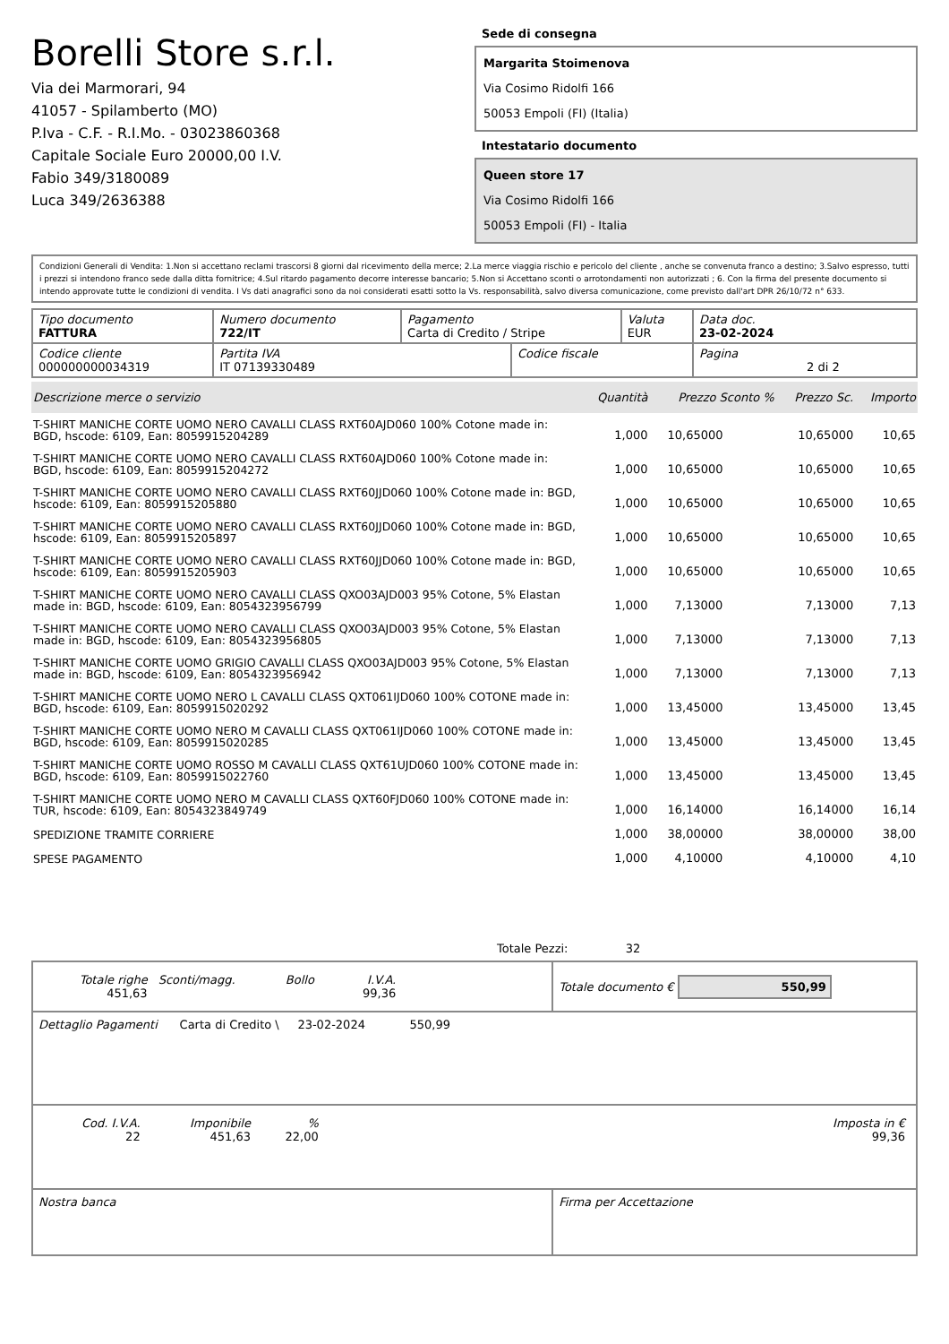Borelli Store s.r.l.
Via dei Marmorari, 94
41057 - Spilamberto (MO)
P.Iva - C.F. - R.I.Mo. - 03023860368
Capitale Sociale Euro 20000,00 I.V.
Fabio 349/3180089
Luca 349/2636388
Sede di consegna
Margarita Stoimenova
Via Cosimo Ridolfi 166
50053 Empoli (FI) (Italia)
Intestatario documento
Queen store 17
Via Cosimo Ridolfi 166
50053 Empoli (FI) - Italia
Condizioni Generali di Vendita: 1.Non si accettano reclami trascorsi 8 giorni dal ricevimento della merce; 2.La merce viaggia rischio e pericolo del cliente , anche se convenuta franco a destino; 3.Salvo espresso, tutti i prezzi si intendono franco sede dalla ditta fornitrice; 4.Sul ritardo pagamento decorre interesse bancario; 5.Non si Accettano sconti o arrotondamenti non autorizzati ; 6. Con la firma del presente documento si intendo approvate tutte le condizioni di vendita. I Vs dati anagrafici sono da noi considerati esatti sotto la Vs. responsabilità, salvo diversa comunicazione, come previsto dall'art DPR 26/10/72 n° 633.
| Tipo documento FATTURA | Numero documento 722/IT | Pagamento Carta di Credito / Stripe | | Valuta EUR | Data doc. 23-02-2024 |
| Codice cliente 000000000034319 | Partita IVA IT 07139330489 | | Codice fiscale | | Pagina 2 di 2 |
| Descrizione merce o servizio | Quantità | Prezzo Sconto % | Prezzo Sc. | Importo |
| --- | --- | --- | --- | --- |
| T-SHIRT MANICHE CORTE UOMO NERO CAVALLI CLASS RXT60AJD060 100% Cotone made in: BGD, hscode: 6109, Ean: 8059915204289 | 1,000 | 10,65000 | 10,65000 | 10,65 |
| T-SHIRT MANICHE CORTE UOMO NERO CAVALLI CLASS RXT60AJD060 100% Cotone made in: BGD, hscode: 6109, Ean: 8059915204272 | 1,000 | 10,65000 | 10,65000 | 10,65 |
| T-SHIRT MANICHE CORTE UOMO NERO CAVALLI CLASS RXT60JJD060 100% Cotone made in: BGD, hscode: 6109, Ean: 8059915205880 | 1,000 | 10,65000 | 10,65000 | 10,65 |
| T-SHIRT MANICHE CORTE UOMO NERO CAVALLI CLASS RXT60JJD060 100% Cotone made in: BGD, hscode: 6109, Ean: 8059915205897 | 1,000 | 10,65000 | 10,65000 | 10,65 |
| T-SHIRT MANICHE CORTE UOMO NERO CAVALLI CLASS RXT60JJD060 100% Cotone made in: BGD, hscode: 6109, Ean: 8059915205903 | 1,000 | 10,65000 | 10,65000 | 10,65 |
| T-SHIRT MANICHE CORTE UOMO NERO CAVALLI CLASS QXO03AJD003 95% Cotone, 5% Elastan made in: BGD, hscode: 6109, Ean: 8054323956799 | 1,000 | 7,13000 | 7,13000 | 7,13 |
| T-SHIRT MANICHE CORTE UOMO NERO CAVALLI CLASS QXO03AJD003 95% Cotone, 5% Elastan made in: BGD, hscode: 6109, Ean: 8054323956805 | 1,000 | 7,13000 | 7,13000 | 7,13 |
| T-SHIRT MANICHE CORTE UOMO GRIGIO CAVALLI CLASS QXO03AJD003 95% Cotone, 5% Elastan made in: BGD, hscode: 6109, Ean: 8054323956942 | 1,000 | 7,13000 | 7,13000 | 7,13 |
| T-SHIRT MANICHE CORTE UOMO NERO L CAVALLI CLASS QXT061IJD060 100% COTONE made in: BGD, hscode: 6109, Ean: 8059915020292 | 1,000 | 13,45000 | 13,45000 | 13,45 |
| T-SHIRT MANICHE CORTE UOMO NERO M CAVALLI CLASS QXT061IJD060 100% COTONE made in: BGD, hscode: 6109, Ean: 8059915020285 | 1,000 | 13,45000 | 13,45000 | 13,45 |
| T-SHIRT MANICHE CORTE UOMO ROSSO M CAVALLI CLASS QXT61UJD060 100% COTONE made in: BGD, hscode: 6109, Ean: 8059915022760 | 1,000 | 13,45000 | 13,45000 | 13,45 |
| T-SHIRT MANICHE CORTE UOMO NERO M CAVALLI CLASS QXT60FJD060 100% COTONE made in: TUR, hscode: 6109, Ean: 8054323849749 | 1,000 | 16,14000 | 16,14000 | 16,14 |
| SPEDIZIONE TRAMITE CORRIERE | 1,000 | 38,00000 | 38,00000 | 38,00 |
| SPESE PAGAMENTO | 1,000 | 4,10000 | 4,10000 | 4,10 |
Totale Pezzi: 32
| / Totale righe 451,63 / Sconti/magg. / Bollo / I.V.A. 99,36 / / | Totale documento € 550,99 |
| Dettaglio Pagamenti Carta di Credito \ 23-02-2024 550,99 | |
| / Cod. I.V.A. 22 / Imponibile 451,63 / % 22,00 / / Imposta in € 99,36 / | |
| Nostra banca | Firma per Accettazione |